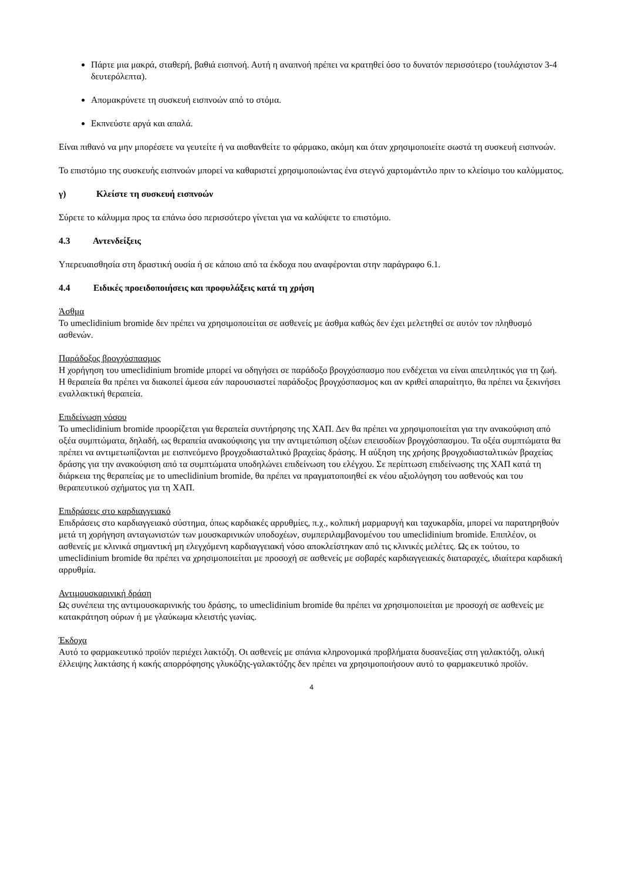Πάρτε μια μακρά, σταθερή, βαθιά εισπνοή. Αυτή η αναπνοή πρέπει να κρατηθεί όσο το δυνατόν περισσότερο (τουλάχιστον 3-4 δευτερόλεπτα).
Απομακρύνετε τη συσκευή εισπνοών από το στόμα.
Εκπνεύστε αργά και απαλά.
Είναι πιθανό να μην μπορέσετε να γευτείτε ή να αισθανθείτε το φάρμακο, ακόμη και όταν χρησιμοποιείτε σωστά τη συσκευή εισπνοών.
Το επιστόμιο της συσκευής εισπνοών μπορεί να καθαριστεί χρησιμοποιώντας ένα στεγνό χαρτομάντιλο πριν το κλείσιμο του καλύμματος.
γ) Κλείστε τη συσκευή εισπνοών
Σύρετε το κάλυμμα προς τα επάνω όσο περισσότερο γίνεται για να καλύψετε το επιστόμιο.
4.3 Αντενδείξεις
Υπερευαισθησία στη δραστική ουσία ή σε κάποιο από τα έκδοχα που αναφέρονται στην παράγραφο 6.1.
4.4 Ειδικές προειδοποιήσεις και προφυλάξεις κατά τη χρήση
Άσθμα
Το umeclidinium bromide δεν πρέπει να χρησιμοποιείται σε ασθενείς με άσθμα καθώς δεν έχει μελετηθεί σε αυτόν τον πληθυσμό ασθενών.
Παράδοξος βρογχόσπασμος
Η χορήγηση του umeclidinium bromide μπορεί να οδηγήσει σε παράδοξο βρογχόσπασμο που ενδέχεται να είναι απειλητικός για τη ζωή. Η θεραπεία θα πρέπει να διακοπεί άμεσα εάν παρουσιαστεί παράδοξος βρογχόσπασμος και αν κριθεί απαραίτητο, θα πρέπει να ξεκινήσει εναλλακτική θεραπεία.
Επιδείνωση νόσου
Το umeclidinium bromide προορίζεται για θεραπεία συντήρησης της ΧΑΠ. Δεν θα πρέπει να χρησιμοποιείται για την ανακούφιση από οξέα συμπτώματα, δηλαδή, ως θεραπεία ανακούφισης για την αντιμετώπιση οξέων επεισοδίων βρογχόσπασμου. Τα οξέα συμπτώματα θα πρέπει να αντιμετωπίζονται με εισπνεόμενο βρογχοδιασταλτικό βραχείας δράσης. Η αύξηση της χρήσης βρογχοδιασταλτικών βραχείας δράσης για την ανακούφιση από τα συμπτώματα υποδηλώνει επιδείνωση του ελέγχου. Σε περίπτωση επιδείνωσης της ΧΑΠ κατά τη διάρκεια της θεραπείας με το umeclidinium bromide, θα πρέπει να πραγματοποιηθεί εκ νέου αξιολόγηση του ασθενούς και του θεραπευτικού σχήματος για τη ΧΑΠ.
Επιδράσεις στο καρδιαγγειακό
Επιδράσεις στο καρδιαγγειακό σύστημα, όπως καρδιακές αρρυθμίες, π.χ., κολπική μαρμαρυγή και ταχυκαρδία, μπορεί να παρατηρηθούν μετά τη χορήγηση ανταγωνιστών των μουσκαρινικών υποδοχέων, συμπεριλαμβανομένου του umeclidinium bromide. Επιπλέον, οι ασθενείς με κλινικά σημαντική μη ελεγχόμενη καρδιαγγειακή νόσο αποκλείστηκαν από τις κλινικές μελέτες. Ως εκ τούτου, το umeclidinium bromide θα πρέπει να χρησιμοποιείται με προσοχή σε ασθενείς με σοβαρές καρδιαγγειακές διαταραχές, ιδιαίτερα καρδιακή αρρυθμία.
Αντιμουσκαρινική δράση
Ως συνέπεια της αντιμουσκαρινικής του δράσης, το umeclidinium bromide θα πρέπει να χρησιμοποιείται με προσοχή σε ασθενείς με κατακράτηση ούρων ή με γλαύκωμα κλειστής γωνίας.
Έκδοχα
Αυτό το φαρμακευτικό προϊόν περιέχει λακτόζη. Οι ασθενείς με σπάνια κληρονομικά προβλήματα δυσανεξίας στη γαλακτόζη, ολική έλλειψης λακτάσης ή κακής απορρόφησης γλυκόζης-γαλακτόζης δεν πρέπει να χρησιμοποιήσουν αυτό το φαρμακευτικό προϊόν.
4